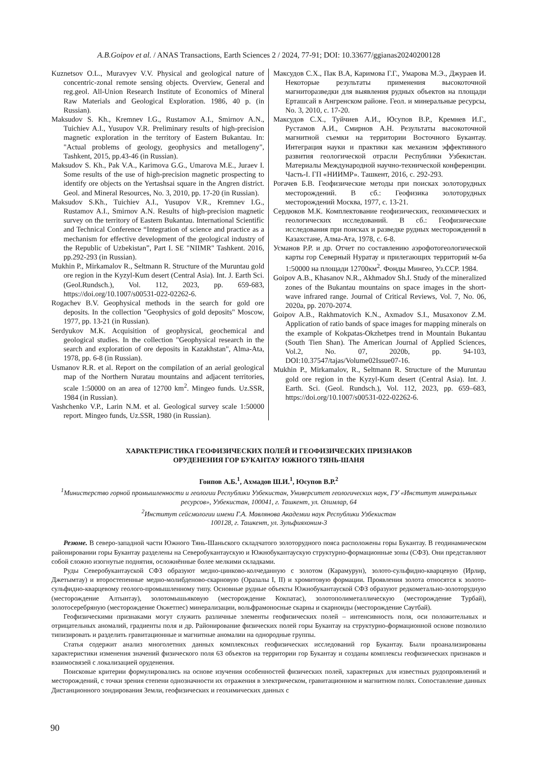A.B.Goipov et al. / ANAS Transactions, Earth Sciences 2 / 2024, 77-91; DOI: 10.33677/ggianas20240200128
Kuznetsov O.L., Muravyev V.V. Physical and geological nature of concentric-zonal remote sensing objects. Overview, General and reg.geol. All-Union Research Institute of Economics of Mineral Raw Materials and Geological Exploration. 1986, 40 p. (in Russian).
Maksudov S. Kh., Kremnev I.G., Rustamov A.I., Smirnov A.N., Tuichiev A.I., Yusupov V.R. Preliminary results of high-precision magnetic exploration in the territory of Eastern Bukantau. In: "Actual problems of geology, geophysics and metallogeny", Tashkent, 2015, pp.43-46 (in Russian).
Maksudov S. Kh., Pak V.A., Karimova G.G., Umarova M.E., Juraev I. Some results of the use of high-precision magnetic prospecting to identify ore objects on the Yertashsai square in the Angren district. Geol. and Mineral Resources, No. 3, 2010, pp. 17-20 (in Russian).
Maksudov S.Kh., Tuichiev A.I., Yusupov V.R., Kremnev I.G., Rustamov A.I., Smirnov A.N. Results of high-precision magnetic survey on the territory of Eastern Bukantau. International Scientific and Technical Conference “Integration of science and practice as a mechanism for effective development of the geological industry of the Republic of Uzbekistan”, Part I. SE "NIIMR" Tashkent. 2016, pp.292-293 (in Russian).
Mukhin P., Mirkamalov R., Seltmann R. Structure of the Muruntau gold ore region in the Kyzyl-Kum desert (Central Asia). Int. J. Earth Sci. (Geol.Rundsch.), Vol. 112, 2023, pp. 659-683, https://doi.org/10.1007/s00531-022-02262-6.
Rogachev B.V. Geophysical methods in the search for gold ore deposits. In the collection "Geophysics of gold deposits" Moscow, 1977, pp. 13-21 (in Russian).
Serdyukov M.K. Acquisition of geophysical, geochemical and geological studies. In the collection "Geophysical research in the search and exploration of ore deposits in Kazakhstan", Alma-Ata, 1978, pp. 6-8 (in Russian).
Usmanov R.R. et al. Report on the compilation of an aerial geological map of the Northern Nuratau mountains and adjacent territories, scale 1:50000 on an area of 12700 km<sup>2</sup>. Mingeo funds. Uz.SSR, 1984 (in Russian).
Vashchenko V.P., Larin N.M. et al. Geological survey scale 1:50000 report. Mingeo funds, Uz.SSR, 1980 (in Russian).
Максудов С.Х., Пак В.А, Каримова Г.Г., Умарова М.Э., Джураев И. Некоторые результаты применения высокоточной магниторазведки для выявления рудных объектов на площади Ерташсай в Ангренском районе. Геол. и минеральные ресурсы, No. 3, 2010, с. 17-20.
Максудов С.Х., Туйчиев А.И., Юсупов В.Р., Кремнев И.Г., Рустамов А.И., Смирнов А.Н. Результаты высокоточной магнитной съемки на территории Восточного Букантау. Интеграция науки и практики как механизм эффективного развития геологической отрасли Республики Узбекистан. Материалы Международной научно-технической конференции. Часть-I. ГП «НИИМР». Ташкент, 2016, с. 292-293.
Рогачев Б.В. Геофизические методы при поисках золоторудных месторождений. В сб.: Геофизика золоторудных месторождений Москва, 1977, с. 13-21.
Сердюков М.К. Комплектование геофизических, геохимических и геологических исследований. В сб.: Геофизические исследования при поисках и разведке рудных месторождений в Казахстане, Алма-Ата, 1978, с. 6-8.
Усманов Р.Р. и др. Отчет по составлению аэрофотогеологической карты гор Северный Нуратау и прилегающих территорий м-ба 1:50000 на площади 12700км<sup>2</sup>. Фонды Мингео, Уз.ССР. 1984.
Goipov A.B., Khasanov N.R., Akhmadov Sh.I. Study of the mineralized zones of the Bukantau mountains on space images in the short-wave infrared range. Journal of Critical Reviews, Vol. 7, No. 06, 2020a, pp. 2070-2074.
Goipov A.B., Rakhmatovich K.N., Axmadov S.I., Musaxonov Z.M. Application of ratio bands of space images for mapping minerals on the example of Kokpatas-Okzhetpes trend in Mountain Bukantau (South Tien Shan). The American Journal of Applied Sciences, Vol.2, No. 07, 2020b, pp. 94-103, DOI:10.37547/tajas/Volume02Issue07-16.
Mukhin P., Mirkamalov, R., Seltmann R. Structure of the Muruntau gold ore region in the Kyzyl-Kum desert (Central Asia). Int. J. Earth. Sci. (Geol. Rundsch.), Vol. 112, 2023, pp. 659–683, https://doi.org/10.1007/s00531-022-02262-6.
ХАРАКТЕРИСТИКА ГЕОФИЗИЧЕСКИХ ПОЛЕЙ И ГЕОФИЗИЧЕСКИХ ПРИЗНАКОВ
ОРУДЕНЕНИЯ ГОР БУКАНТАУ ЮЖНОГО ТЯНЬ-ШАНЯ
Гоипов А.Б.<sup>1</sup>, Ахмадов Ш.И.<sup>1</sup>, Юсупов В.Р.<sup>2</sup>
<sup>1</sup> Министерство горной промышленности и геологии Республики Узбекистан, Университет геологических наук, ГУ «Институт минеральных ресурсов», Узбекистан, 100041, г. Ташкент, ул. Олимлар, 64
<sup>2</sup> Институт сейсмологии имени Г.А. Мавлянова Академии наук Республики Узбекистан
100128, г. Ташкент, ул. Зульфияхоним-3
Резюме. В северо-западной части Южного Тянь-Шаньского складчатого золоторудного пояса расположены горы Букантау. В геодинамическом районировании горы Букантау разделены на Северобукантаускую и Южнобукантаускую структурно-формационные зоны (СФЗ). Они представляют собой сложно изогнутые поднятия, осложнённые более мелкими складками.
Руды Северобукантауской СФЗ образуют медно-цинково-колчеданную с золотом (Карамурун), золото-сульфидно-кварцевую (Ирлир, Джетымтау) и второстепенные медно-молибденово-скарновую (Оразалы I, II) и хромитовую формации. Проявления золота относятся к золото-сульфидно-кварцевому геолого-промышленному типу. Основные рудные объекты Южнобукантауской СФЗ образуют редкометально-золоторудную (месторождение Алтынтау), золотомышьяковую (месторождение Кокпатас), золотополиметаллическую (месторождение Турбай), золотосеребряную (месторождение Окжетпес) минерализации, вольфрамоносные скарны и скарноиды (месторождение Саутбай).
Геофизическими признаками могут служить различные элементы геофизических полей – интенсивность поля, оси положительных и отрицательных аномалий, градиенты поля и др. Районирование физических полей горы Букантау на структурно-формационной основе позволило типизировать и разделить гравитационные и магнитные аномалии на однородные группы.
Статья содержит анализ многолетних данных комплексных геофизических исследований гор Букантау. Были проанализированы характеристики изменения значений физического поля 63 объектов на территории гор Букантау и созданы комплексы геофизических признаков и взаимосвязей с локализацией оруденения.
Поисковые критерии формулировались на основе изучения особенностей физических полей, характерных для известных рудопроявлений и месторождений, с точки зрения степени однозначности их отражения в электрическом, гравитационном и магнитном полях. Сопоставление данных Дистанционного зондирования Земли, геофизических и геохимических данных с
90